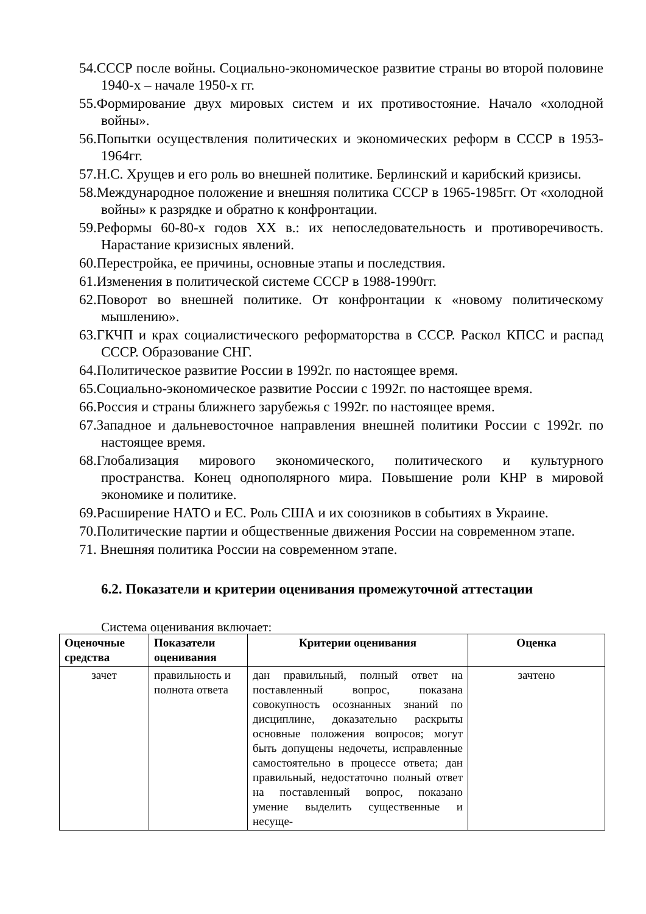54.СССР после войны. Социально-экономическое развитие страны во второй половине 1940-х – начале 1950-х гг.
55.Формирование двух мировых систем и их противостояние. Начало «холодной войны».
56.Попытки осуществления политических и экономических реформ в СССР в 1953-1964гг.
57.Н.С. Хрущев и его роль во внешней политике. Берлинский и карибский кризисы.
58.Международное положение и внешняя политика СССР в 1965-1985гг. От «холодной войны» к разрядке и обратно к конфронтации.
59.Реформы 60-80-х годов XX в.: их непоследовательность и противоречивость. Нарастание кризисных явлений.
60.Перестройка, ее причины, основные этапы и последствия.
61.Изменения в политической системе СССР в 1988-1990гг.
62.Поворот во внешней политике. От конфронтации к «новому политическому мышлению».
63.ГКЧП и крах социалистического реформаторства в СССР. Раскол КПСС и распад СССР. Образование СНГ.
64.Политическое развитие России в 1992г. по настоящее время.
65.Социально-экономическое развитие России с 1992г. по настоящее время.
66.Россия и страны ближнего зарубежья с 1992г. по настоящее время.
67.Западное и дальневосточное направления внешней политики России с 1992г. по настоящее время.
68.Глобализация мирового экономического, политического и культурного пространства. Конец однополярного мира. Повышение роли КНР в мировой экономике и политике.
69.Расширение НАТО и ЕС. Роль США и их союзников в событиях в Украине.
70.Политические партии и общественные движения России на современном этапе.
71. Внешняя политика России на современном этапе.
6.2. Показатели и критерии оценивания промежуточной аттестации
Система оценивания включает:
| Оценочные средства | Показатели оценивания | Критерии оценивания | Оценка |
| --- | --- | --- | --- |
| зачет | правильность и полнота ответа | дан правильный, полный ответ на поставленный вопрос, показана совокупность осознанных знаний по дисциплине, доказательно раскрыты основные положения вопросов; могут быть допущены недочеты, исправленные самостоятельно в процессе ответа; дан правильный, недостаточно полный ответ на поставленный вопрос, показано умение выделить существенные и несуще- | зачтено |